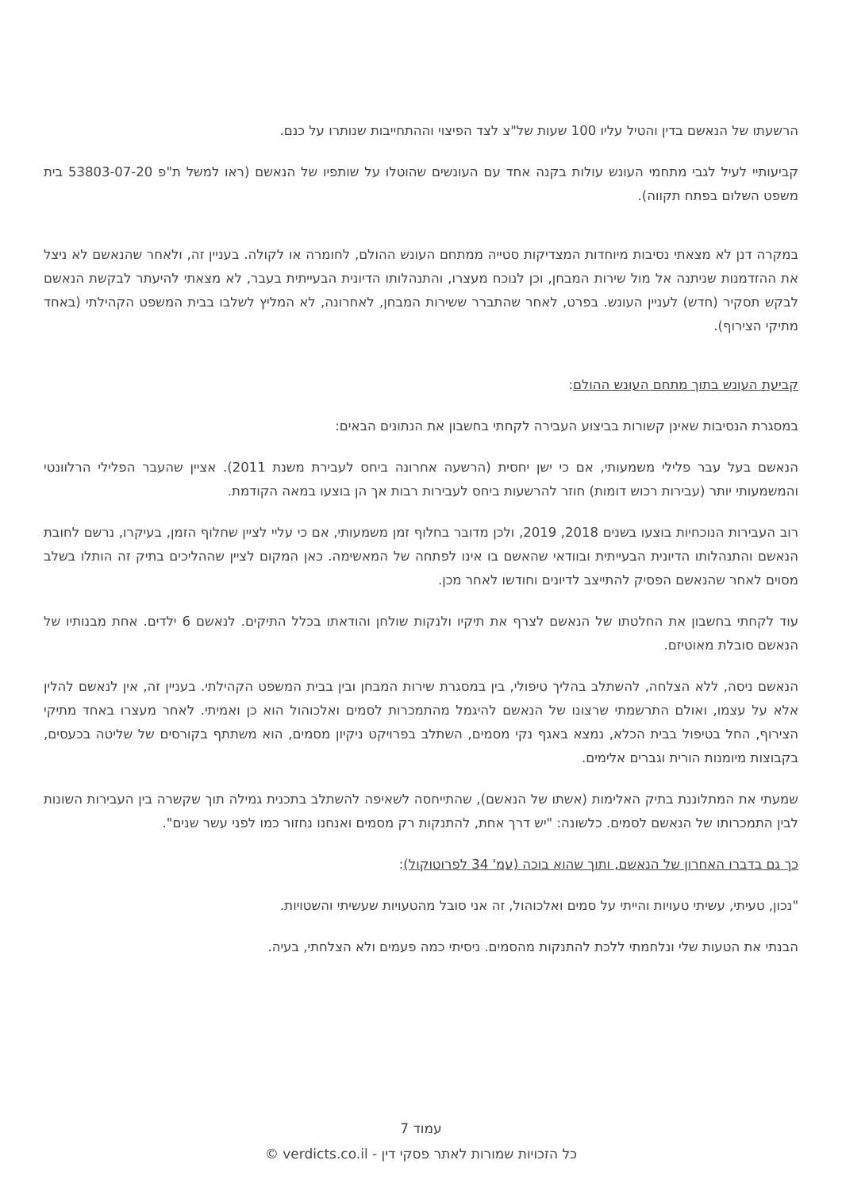הרשעתו של הנאשם בדין והטיל עליו 100 שעות של"צ לצד הפיצוי וההתחייבות שנותרו על כנם.
קביעותיי לעיל לגבי מתחמי העונש עולות בקנה אחד עם העונשים שהוטלו על שותפיו של הנאשם (ראו למשל ת"פ 53803-07-20 בית משפט השלום בפתח תקווה).
במקרה דנן לא מצאתי נסיבות מיוחדות המצדיקות סטייה ממתחם העונש ההולם, לחומרה או לקולה. בעניין זה, ולאחר שהנאשם לא ניצל את ההזדמנות שניתנה אל מול שירות המבחן, וכן לנוכח מעצרו, והתנהלותו הדיונית הבעייתית בעבר, לא מצאתי להיעתר לבקשת הנאשם לבקש תסקיר (חדש) לעניין העונש. בפרט, לאחר שהתברר ששירות המבחן, לאחרונה, לא המליץ לשלבו בבית המשפט הקהילתי (באחד מתיקי הצירוף).
קביעת העונש בתוך מתחם העונש ההולם:
במסגרת הנסיבות שאינן קשורות בביצוע העבירה לקחתי בחשבון את הנתונים הבאים:
הנאשם בעל עבר פלילי משמעותי, אם כי ישן יחסית (הרשעה אחרונה ביחס לעבירת משנת 2011). אציין שהעבר הפלילי הרלוונטי והמשמעותי יותר (עבירות רכוש דומות) חוזר להרשעות ביחס לעבירות רבות אך הן בוצעו במאה הקודמת.
רוב העבירות הנוכחיות בוצעו בשנים 2018, 2019, ולכן מדובר בחלוף זמן משמעותי, אם כי עליי לציין שחלוף הזמן, בעיקרו, נרשם לחובת הנאשם והתנהלותו הדיונית הבעייתית ובוודאי שהאשם בו אינו לפתחה של המאשימה. כאן המקום לציין שההליכים בתיק זה הותלו בשלב מסוים לאחר שהנאשם הפסיק להתייצב לדיונים וחודשו לאחר מכן.
עוד לקחתי בחשבון את החלטתו של הנאשם לצרף את תיקיו ולנקות שולחן והודאתו בכלל התיקים. לנאשם 6 ילדים. אחת מבנותיו של הנאשם סובלת מאוטיזם.
הנאשם ניסה, ללא הצלחה, להשתלב בהליך טיפולי, בין במסגרת שירות המבחן ובין בבית המשפט הקהילתי. בעניין זה, אין לנאשם להלין אלא על עצמו, ואולם התרשמתי שרצונו של הנאשם להיגמל מהתמכרות לסמים ואלכוהול הוא כן ואמיתי. לאחר מעצרו באחד מתיקי הצירוף, החל בטיפול בבית הכלא, נמצא באגף נקי מסמים, השתלב בפרויקט ניקיון מסמים, הוא משתתף בקורסים של שליטה בכעסים, בקבוצות מיומנות הורית וגברים אלימים.
שמעתי את המתלוננת בתיק האלימות (אשתו של הנאשם), שהתייחסה לשאיפה להשתלב בתכנית גמילה תוך שקשרה בין העבירות השונות לבין התמכרותו של הנאשם לסמים. כלשונה: "יש דרך אחת, להתנקות רק מסמים ואנחנו נחזור כמו לפני עשר שנים".
כך גם בדברו האחרון של הנאשם, ותוך שהוא בוכה (עמ' 34 לפרוטוקול):
"נכון, טעיתי, עשיתי טעויות והייתי על סמים ואלכוהול, זה אני סובל מהטעויות שעשיתי והשטויות.
הבנתי את הטעות שלי ונלחמתי ללכת להתנקות מהסמים. ניסיתי כמה פעמים ולא הצלחתי, בעיה.
עמוד 7
כל הזכויות שמורות לאתר פסקי דין - verdicts.co.il ©